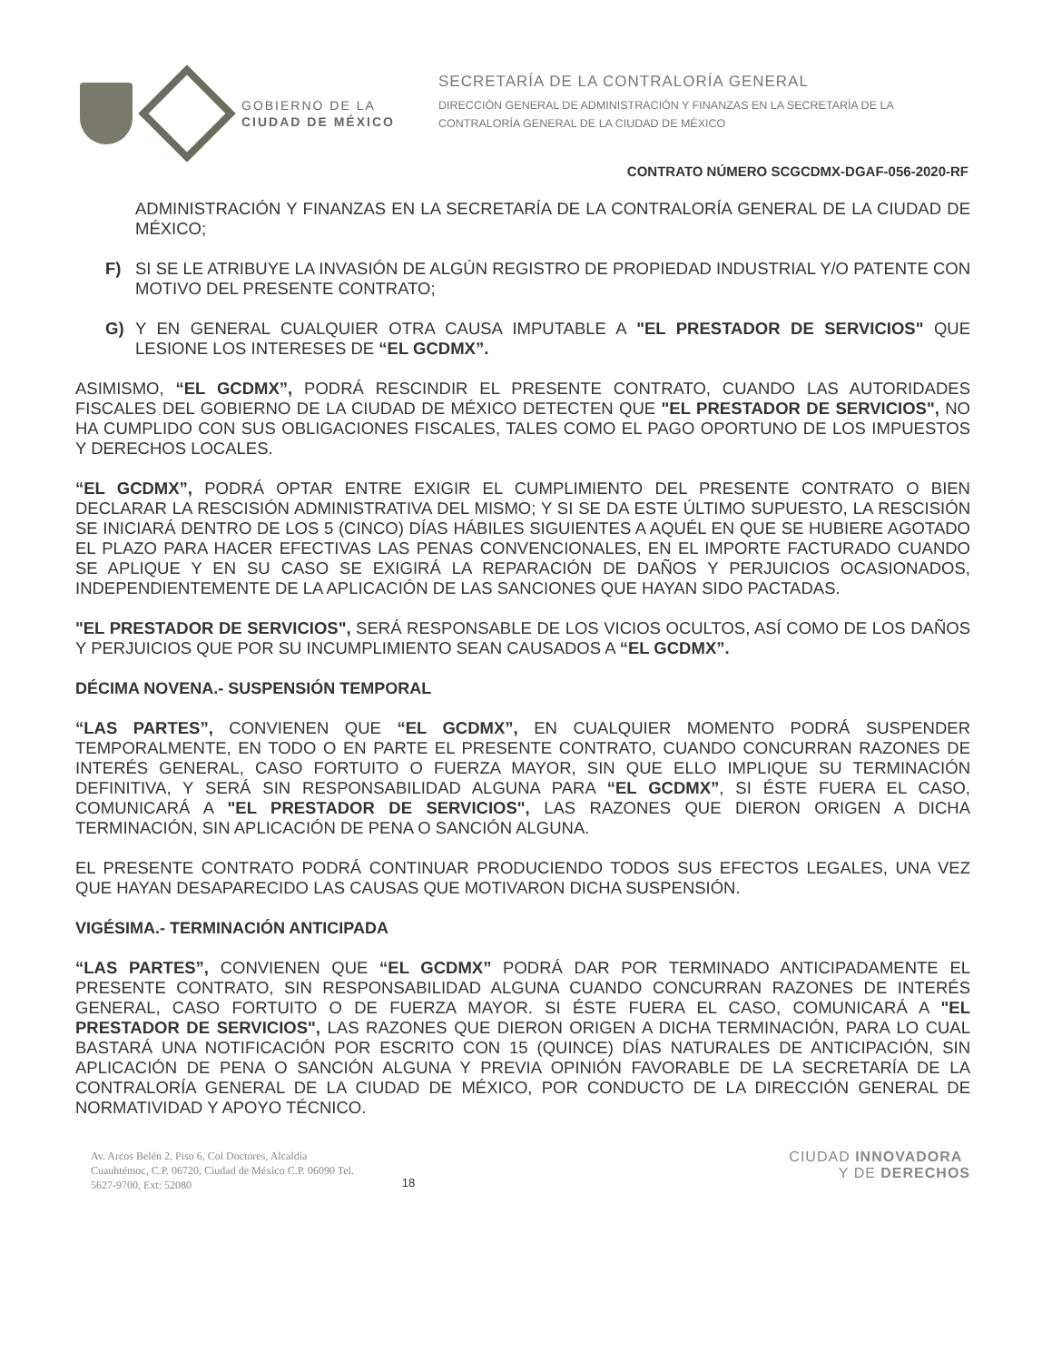GOBIERNO DE LA
CIUDAD DE MÉXICO
SECRETARÍA DE LA CONTRALORÍA GENERAL
DIRECCIÓN GENERAL DE ADMINISTRACIÓN Y FINANZAS EN LA SECRETARÍA DE LA
CONTRALORÍA GENERAL DE LA CIUDAD DE MÉXICO
CONTRATO NÚMERO SCGCDMX-DGAF-056-2020-RF
ADMINISTRACIÓN Y FINANZAS EN LA SECRETARÍA DE LA CONTRALORÍA GENERAL DE LA CIUDAD DE MÉXICO;
F) SI SE LE ATRIBUYE LA INVASIÓN DE ALGÚN REGISTRO DE PROPIEDAD INDUSTRIAL Y/O PATENTE CON MOTIVO DEL PRESENTE CONTRATO;
G) Y EN GENERAL CUALQUIER OTRA CAUSA IMPUTABLE A "EL PRESTADOR DE SERVICIOS" QUE LESIONE LOS INTERESES DE “EL GCDMX”.
ASIMISMO, “EL GCDMX”, PODRÁ RESCINDIR EL PRESENTE CONTRATO, CUANDO LAS AUTORIDADES FISCALES DEL GOBIERNO DE LA CIUDAD DE MÉXICO DETECTEN QUE "EL PRESTADOR DE SERVICIOS", NO HA CUMPLIDO CON SUS OBLIGACIONES FISCALES, TALES COMO EL PAGO OPORTUNO DE LOS IMPUESTOS Y DERECHOS LOCALES.
“EL GCDMX”, PODRÁ OPTAR ENTRE EXIGIR EL CUMPLIMIENTO DEL PRESENTE CONTRATO O BIEN DECLARAR LA RESCISIÓN ADMINISTRATIVA DEL MISMO; Y SI SE DA ESTE ÚLTIMO SUPUESTO, LA RESCISIÓN SE INICIARÁ DENTRO DE LOS 5 (CINCO) DÍAS HÁBILES SIGUIENTES A AQUÉL EN QUE SE HUBIERE AGOTADO EL PLAZO PARA HACER EFECTIVAS LAS PENAS CONVENCIONALES, EN EL IMPORTE FACTURADO CUANDO SE APLIQUE Y EN SU CASO SE EXIGIRÁ LA REPARACIÓN DE DAÑOS Y PERJUICIOS OCASIONADOS, INDEPENDIENTEMENTE DE LA APLICACIÓN DE LAS SANCIONES QUE HAYAN SIDO PACTADAS.
"EL PRESTADOR DE SERVICIOS", SERÁ RESPONSABLE DE LOS VICIOS OCULTOS, ASÍ COMO DE LOS DAÑOS Y PERJUICIOS QUE POR SU INCUMPLIMIENTO SEAN CAUSADOS A “EL GCDMX”.
DÉCIMA NOVENA.- SUSPENSIÓN TEMPORAL
“LAS PARTES”, CONVIENEN QUE “EL GCDMX”, EN CUALQUIER MOMENTO PODRÁ SUSPENDER TEMPORALMENTE, EN TODO O EN PARTE EL PRESENTE CONTRATO, CUANDO CONCURRAN RAZONES DE INTERÉS GENERAL, CASO FORTUITO O FUERZA MAYOR, SIN QUE ELLO IMPLIQUE SU TERMINACIÓN DEFINITIVA, Y SERÁ SIN RESPONSABILIDAD ALGUNA PARA “EL GCDMX”, SI ÉSTE FUERA EL CASO, COMUNICARÁ A "EL PRESTADOR DE SERVICIOS", LAS RAZONES QUE DIERON ORIGEN A DICHA TERMINACIÓN, SIN APLICACIÓN DE PENA O SANCIÓN ALGUNA.
EL PRESENTE CONTRATO PODRÁ CONTINUAR PRODUCIENDO TODOS SUS EFECTOS LEGALES, UNA VEZ QUE HAYAN DESAPARECIDO LAS CAUSAS QUE MOTIVARON DICHA SUSPENSIÓN.
VIGÉSIMA.- TERMINACIÓN ANTICIPADA
“LAS PARTES”, CONVIENEN QUE “EL GCDMX” PODRÁ DAR POR TERMINADO ANTICIPADAMENTE EL PRESENTE CONTRATO, SIN RESPONSABILIDAD ALGUNA CUANDO CONCURRAN RAZONES DE INTERÉS GENERAL, CASO FORTUITO O DE FUERZA MAYOR. SI ÉSTE FUERA EL CASO, COMUNICARÁ A "EL PRESTADOR DE SERVICIOS", LAS RAZONES QUE DIERON ORIGEN A DICHA TERMINACIÓN, PARA LO CUAL BASTARÁ UNA NOTIFICACIÓN POR ESCRITO CON 15 (QUINCE) DÍAS NATURALES DE ANTICIPACIÓN, SIN APLICACIÓN DE PENA O SANCIÓN ALGUNA Y PREVIA OPINIÓN FAVORABLE DE LA SECRETARÍA DE LA CONTRALORÍA GENERAL DE LA CIUDAD DE MÉXICO, POR CONDUCTO DE LA DIRECCIÓN GENERAL DE NORMATIVIDAD Y APOYO TÉCNICO.
Av. Arcos Belén 2, Piso 6, Col Doctores, Alcaldía Cuauhtémoc, C.P. 06720, Ciudad de México C.P. 06090 Tel. 5627-9700, Ext: 52080
18
CIUDAD INNOVADORA
Y DE DERECHOS